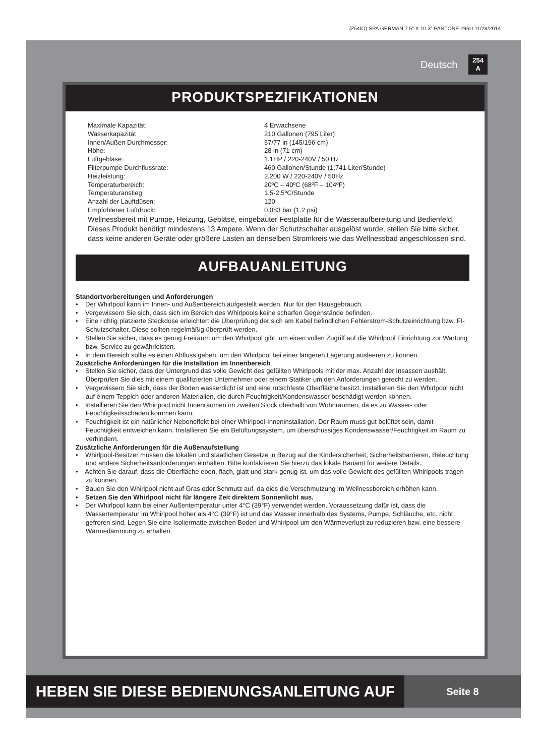(254IO) SPA GERMAN 7.5” X 10.3” PANTONE 295U 11/28/2014
Deutsch 254
A
PRODUKTSPEZIFIKATIONEN
| Maximale Kapazität: | 4 Erwachsene |
| Wasserkapazität | 210 Gallonen (795 Liter) |
| Innen/Außen Durchmesser: | 57/77 in (145/196 cm) |
| Höhe: | 28 in (71 cm) |
| Luftgebläse: | 1.1HP / 220-240V / 50 Hz |
| Filterpumpe Durchflussrate: | 460 Gallonen/Stunde (1,741 Liter/Stunde) |
| Heizleistung: | 2,200 W / 220-240V / 50Hz |
| Temperaturbereich: | 20ºC – 40ºC (68ºF – 104ºF) |
| Temperaturanstieg: | 1.5-2.5ºC/Stunde |
| Anzahl der Lauftdüsen: | 120 |
| Empfohlener Luftdruck: | 0.083 bar (1.2 psi) |
Wellnessbereit mit Pumpe, Heizung, Gebläse, eingebauter Festplatte für die Wasseraufbereitung und Bedienfeld.
Dieses Produkt benötigt mindestens 13 Ampere. Wenn der Schutzschalter ausgelöst wurde, stellen Sie bitte sicher, dass keine anderen Geräte oder größere Lasten an denselben Stromkreis wie das Wellnessbad angeschlossen sind.
AUFBAUANLEITUNG
Standortvorbereitungen und Anforderungen
• Der Whirlpool kann im Innen- und Außenbereich aufgestellt werden. Nur für den Hausgebrauch.
• Vergewissern Sie sich, dass sich im Bereich des Whirlpools keine scharfen Gegenstände befinden.
• Eine richtig platzierte Steckdose erleichtert die Überprüfung der sich am Kabel befindlichen Fehlerstrom-Schutzeinrichtung bzw. FI-Schutzschalter. Diese sollten regelmäßig überprüft werden.
• Stellen Sie sicher, dass es genug Freiraum um den Whirlpool gibt, um einen vollen Zugriff auf die Whirlpool Einrichtung zur Wartung bzw. Service zu gewährleisten.
• In dem Bereich sollte es einen Abfluss geben, um den Whirlpool bei einer längeren Lagerung ausleeren zu können.
Zusätzliche Anforderungen für die Installation im Innenbereich
• Stellen Sie sicher, dass der Untergrund das volle Gewicht des gefüllten Whirlpools mit der max. Anzahl der Insassen aushält. Überprüfen Sie dies mit einem qualifizierten Unternehmer oder einem Statiker um den Anforderungen gerecht zu werden.
• Vergewissern Sie sich, dass der Boden wasserdicht ist und eine rutschfeste Oberfläche besitzt. Installieren Sie den Whirlpool nicht auf einem Teppich oder anderen Materialien, die durch Feuchtigkeit/Kondenswasser beschädigt werden können.
• Installieren Sie den Whirlpool nicht Innenräumen im zweiten Stock oberhalb von Wohnräumen, da es zu Wasser- oder Feuchtigkeitsschäden kommen kann.
• Feuchtigkeit ist ein natürlicher Nebeneffekt bei einer Whirlpool-Inneninstallation. Der Raum muss gut belüftet sein, damit Feuchtigkeit entweichen kann. Installieren Sie ein Belüftungssystem, um überschüssiges Kondenswasser/Feuchtigkeit im Raum zu verhindern.
Zusätzliche Anforderungen für die Außenaufstellung
• Whirlpool-Besitzer müssen die lokalen und staatlichen Gesetze in Bezug auf die Kindersicherheit, Sicherheitsbarrieren, Beleuchtung und andere Sicherheitsanforderungen einhalten. Bitte kontaktieren Sie hierzu das lokale Bauamt für weitere Details.
• Achten Sie darauf, dass die Oberfläche eben, flach, glatt und stark genug ist, um das volle Gewicht des gefüllten Whirlpools tragen zu können.
• Bauen Sie den Whirlpool nicht auf Gras oder Schmutz auf, da dies die Verschmutzung im Wellnessbereich erhöhen kann.
• Setzen Sie den Whirlpool nicht für längere Zeit direktem Sonnenlicht aus.
• Der Whirlpool kann bei einer Außentemperatur unter 4°C (39°F) verwendet werden. Voraussetzung dafür ist, dass die Wassertemperatur im Whirlpool höher als 4°C (39°F) ist und das Wasser innerhalb des Systems, Pumpe, Schläuche, etc. nicht gefroren sind. Legen Sie eine Isoliermatte zwischen Boden und Whirlpool um den Wärmeverlust zu reduzieren bzw. eine bessere Wärmedämmung zu erhalten.
HEBEN SIE DIESE BEDIENUNGSANLEITUNG AUF
Seite 8